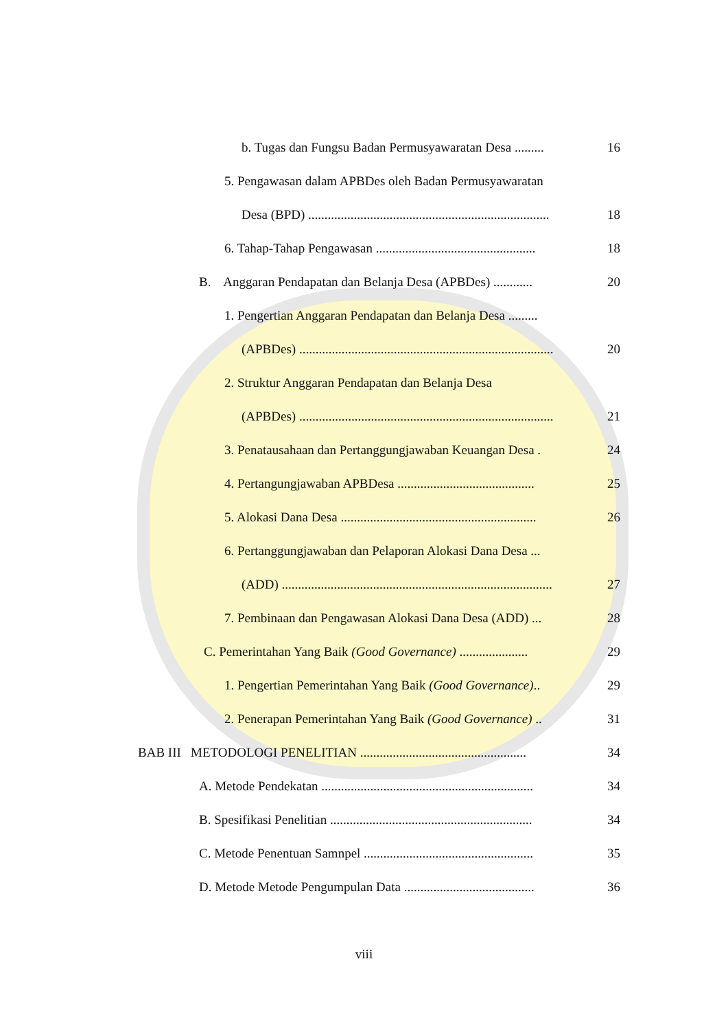b. Tugas dan Fungsu Badan Permusyawaratan Desa ......... 16
5. Pengawasan dalam APBDes oleh Badan Permusyawaratan Desa (BPD) .......................................................................... 18
6. Tahap-Tahap Pengawasan ................................................. 18
B. Anggaran Pendapatan dan Belanja Desa (APBDes) ............ 20
1. Pengertian Anggaran Pendapatan dan Belanja Desa ......... (APBDes) .............................................................................. 20
2. Struktur Anggaran Pendapatan dan Belanja Desa (APBDes) .............................................................................. 21
3. Penatausahaan dan Pertanggungjawaban Keuangan Desa . 24
4. Pertangungjawaban APBDesa .......................................... 25
5. Alokasi Dana Desa ............................................................ 26
6. Pertanggungjawaban dan Pelaporan Alokasi Dana Desa ... (ADD) ................................................................................... 27
7. Pembinaan dan Pengawasan Alokasi Dana Desa (ADD) ... 28
C. Pemerintahan Yang Baik (Good Governance) ..................... 29
1. Pengertian Pemerintahan Yang Baik (Good Governance).. 29
2. Penerapan Pemerintahan Yang Baik (Good Governance) .. 31
BAB III METODOLOGI PENELITIAN ................................................... 34
A. Metode Pendekatan ................................................................. 34
B. Spesifikasi Penelitian .............................................................. 34
C. Metode Penentuan Samnpel .................................................... 35
D. Metode Metode Pengumpulan Data ........................................ 36
viii